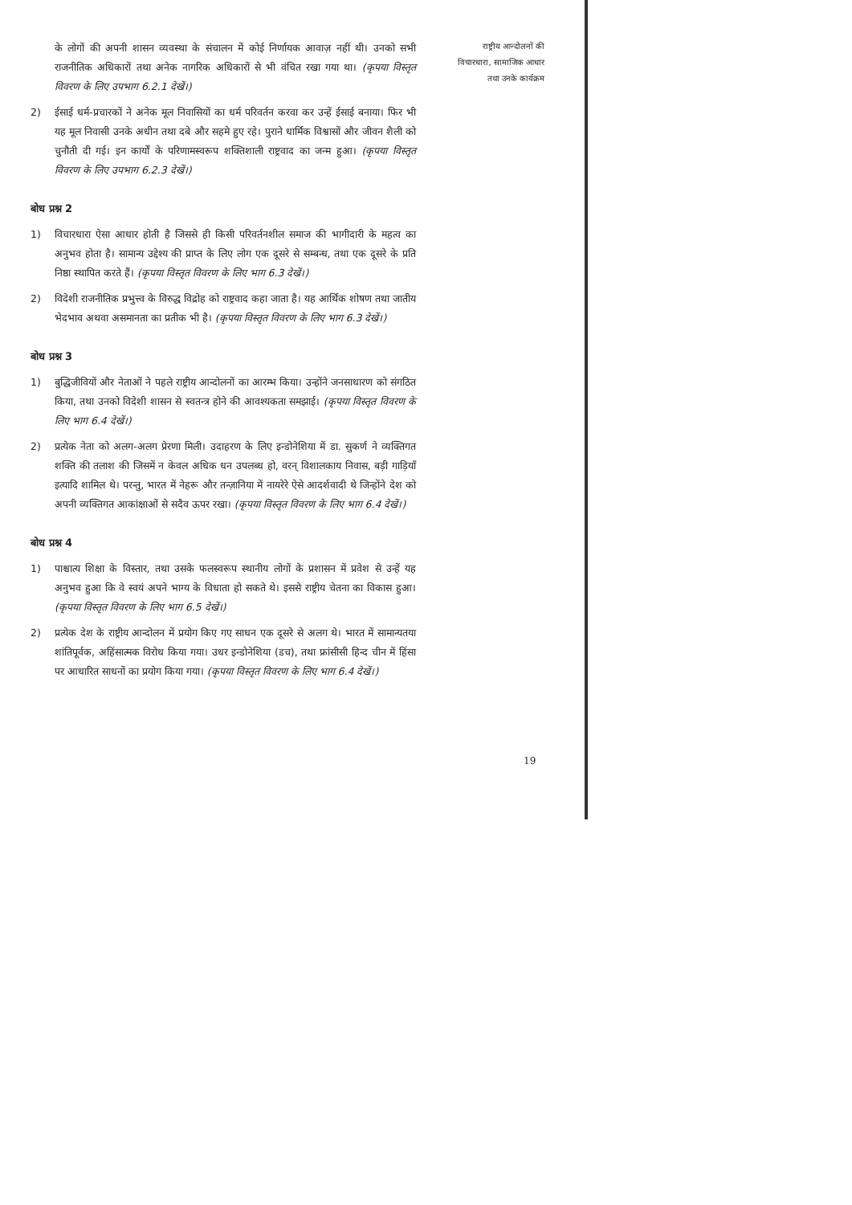के लोगों की अपनी शासन व्यवस्था के संचालन में कोई निर्णायक आवाज़ नहीं थी। उनको सभी राजनीतिक अधिकारों तथा अनेक नागरिक अधिकारों से भी वंचित रखा गया था। (कृपया विस्तृत विवरण के लिए उपभाग 6.2.1 देखें।)
2) ईसाई धर्म-प्रचारकों ने अनेक मूल निवासियों का धर्म परिवर्तन करवा कर उन्हें ईसाई बनाया। फिर भी यह मूल निवासी उनके अधीन तथा दबे और सहमे हुए रहे। पुराने धार्मिक विश्वासों और जीवन शैली को चुनौती दी गई। इन कार्यों के परिणामस्वरूप शक्तिशाली राष्ट्रवाद का जन्म हुआ। (कृपया विस्तृत विवरण के लिए उपभाग 6.2.3 देखें।)
बोध प्रश्न 2
1) विचारधारा ऐसा आधार होती है जिससे ही किसी परिवर्तनशील समाज की भागीदारी के महत्व का अनुभव होता है। सामान्य उद्देश्य की प्राप्त के लिए लोग एक दूसरे से सम्बन्ध, तथा एक दूसरे के प्रति निष्ठा स्थापित करते हैं। (कृपया विस्तृत विवरण के लिए भाग 6.3 देखें।)
2) विदेशी राजनीतिक प्रभुत्त्व के विरुद्ध विद्रोह को राष्ट्रवाद कहा जाता है। यह आर्थिक शोषण तथा जातीय भेदभाव अथवा असमानता का प्रतीक भी है। (कृपया विस्तृत विवरण के लिए भाग 6.3 देखें।)
बोध प्रश्न 3
1) बुद्धिजीवियों और नेताओं ने पहले राष्ट्रीय आन्दोलनों का आरम्भ किया। उन्होंने जनसाधारण को संगठित किया, तथा उनको विदेशी शासन से स्वतन्त्र होने की आवश्यकता समझाई। (कृपया विस्तृत विवरण के लिए भाग 6.4 देखें।)
2) प्रत्येक नेता को अलग-अलग प्रेरणा मिली। उदाहरण के लिए इन्डोनेशिया में डा. सुकर्ण ने व्यक्तिगत शक्ति की तलाश की जिसमें न केवल अधिक धन उपलब्ध हो, वरन् विशालकाय निवास, बड़ी गाड़ियाँ इत्यादि शामिल थे। परन्तु, भारत में नेहरू और तन्ज़ानिया में नायरेरे ऐसे आदर्शवादी थे जिन्होंने देश को अपनी व्यक्तिगत आकांक्षाओं से सदैव ऊपर रखा। (कृपया विस्तृत विवरण के लिए भाग 6.4 देखें।)
बोध प्रश्न 4
1) पाश्चात्य शिक्षा के विस्तार, तथा उसके फलस्वरूप स्थानीय लोगों के प्रशासन में प्रवेश से उन्हें यह अनुभव हुआ कि वे स्वयं अपने भाग्य के विधाता हो सकते थे। इससे राष्ट्रीय चेतना का विकास हुआ। (कृपया विस्तृत विवरण के लिए भाग 6.5 देखें।)
2) प्रत्येक देश के राष्ट्रीय आन्दोलन में प्रयोग किए गए साधन एक दूसरे से अलग थे। भारत में सामान्यतया शांतिपूर्वक, अहिंसात्मक विरोध किया गया। उधर इन्डोनेशिया (डच), तथा फ्रांसीसी हिन्द चीन में हिंसा पर आधारित साधनों का प्रयोग किया गया। (कृपया विस्तृत विवरण के लिए भाग 6.4 देखें।)
राष्ट्रीय आन्दोलनों की
विचारधारा, सामाजिक आधार
तथा उनके कार्यक्रम
19